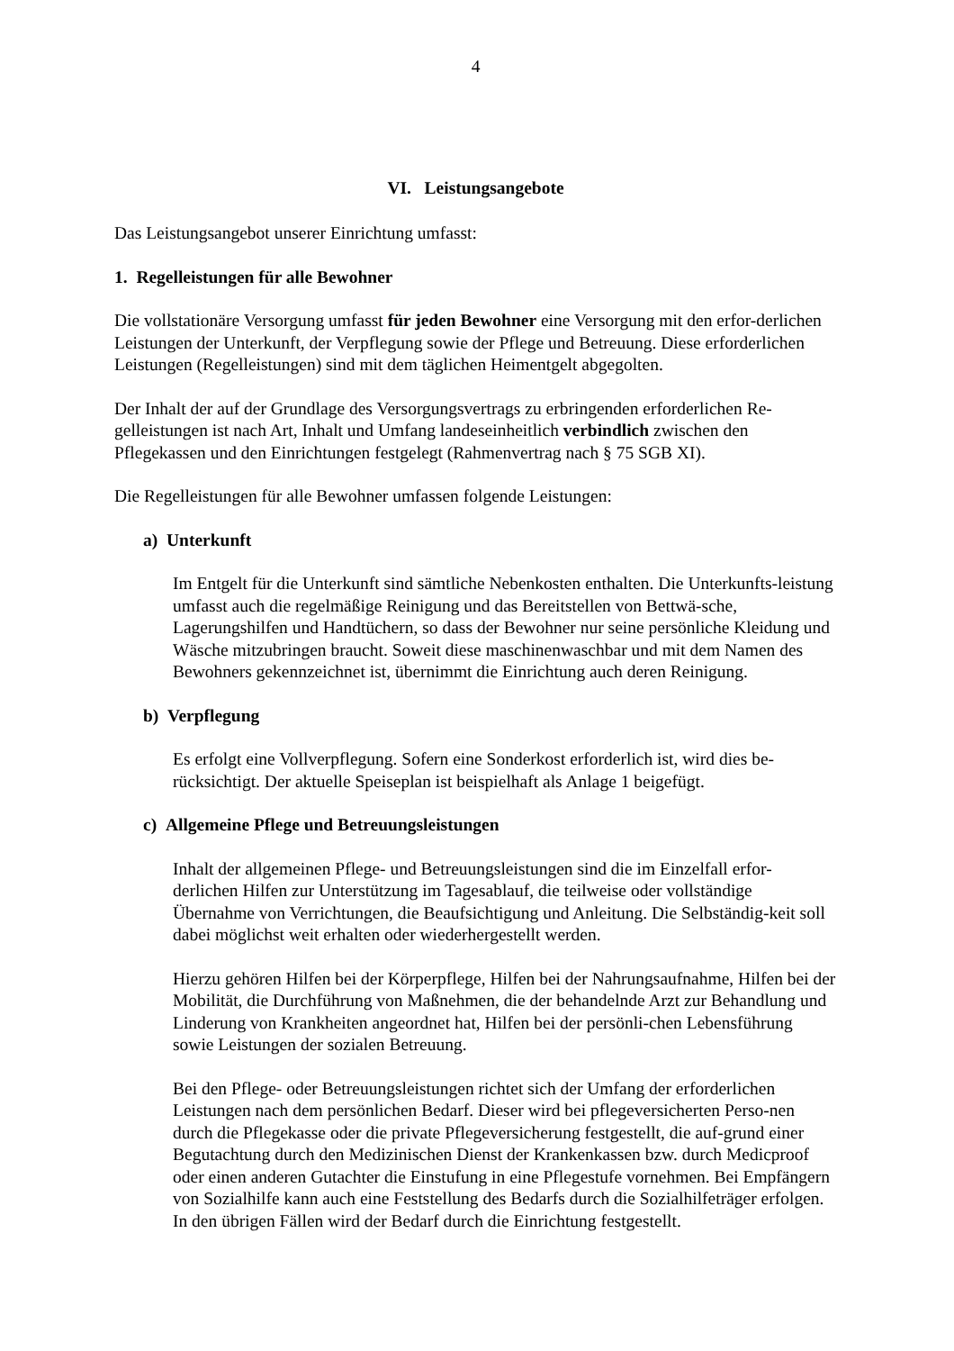4
VI. Leistungsangebote
Das Leistungsangebot unserer Einrichtung umfasst:
1. Regelleistungen für alle Bewohner
Die vollstationäre Versorgung umfasst für jeden Bewohner eine Versorgung mit den erfor-derlichen Leistungen der Unterkunft, der Verpflegung sowie der Pflege und Betreuung. Diese erforderlichen Leistungen (Regelleistungen) sind mit dem täglichen Heimentgelt abgegolten.
Der Inhalt der auf der Grundlage des Versorgungsvertrags zu erbringenden erforderlichen Re-gelleistungen ist nach Art, Inhalt und Umfang landeseinheitlich verbindlich zwischen den Pflegekassen und den Einrichtungen festgelegt (Rahmenvertrag nach § 75 SGB XI).
Die Regelleistungen für alle Bewohner umfassen folgende Leistungen:
a) Unterkunft
Im Entgelt für die Unterkunft sind sämtliche Nebenkosten enthalten. Die Unterkunfts-leistung umfasst auch die regelmäßige Reinigung und das Bereitstellen von Bettwä-sche, Lagerungshilfen und Handtüchern, so dass der Bewohner nur seine persönliche Kleidung und Wäsche mitzubringen braucht. Soweit diese maschinenwaschbar und mit dem Namen des Bewohners gekennzeichnet ist, übernimmt die Einrichtung auch deren Reinigung.
b) Verpflegung
Es erfolgt eine Vollverpflegung. Sofern eine Sonderkost erforderlich ist, wird dies be-rücksichtigt. Der aktuelle Speiseplan ist beispielhaft als Anlage 1 beigefügt.
c) Allgemeine Pflege und Betreuungsleistungen
Inhalt der allgemeinen Pflege- und Betreuungsleistungen sind die im Einzelfall erfor-derlichen Hilfen zur Unterstützung im Tagesablauf, die teilweise oder vollständige Übernahme von Verrichtungen, die Beaufsichtigung und Anleitung. Die Selbständig-keit soll dabei möglichst weit erhalten oder wiederhergestellt werden.
Hierzu gehören Hilfen bei der Körperpflege, Hilfen bei der Nahrungsaufnahme, Hilfen bei der Mobilität, die Durchführung von Maßnehmen, die der behandelnde Arzt zur Behandlung und Linderung von Krankheiten angeordnet hat, Hilfen bei der persönli-chen Lebensführung sowie Leistungen der sozialen Betreuung.
Bei den Pflege- oder Betreuungsleistungen richtet sich der Umfang der erforderlichen Leistungen nach dem persönlichen Bedarf. Dieser wird bei pflegeversicherten Perso-nen durch die Pflegekasse oder die private Pflegeversicherung festgestellt, die auf-grund einer Begutachtung durch den Medizinischen Dienst der Krankenkassen bzw. durch Medicproof oder einen anderen Gutachter die Einstufung in eine Pflegestufe vornehmen. Bei Empfängern von Sozialhilfe kann auch eine Feststellung des Bedarfs durch die Sozialhilfeträger erfolgen. In den übrigen Fällen wird der Bedarf durch die Einrichtung festgestellt.